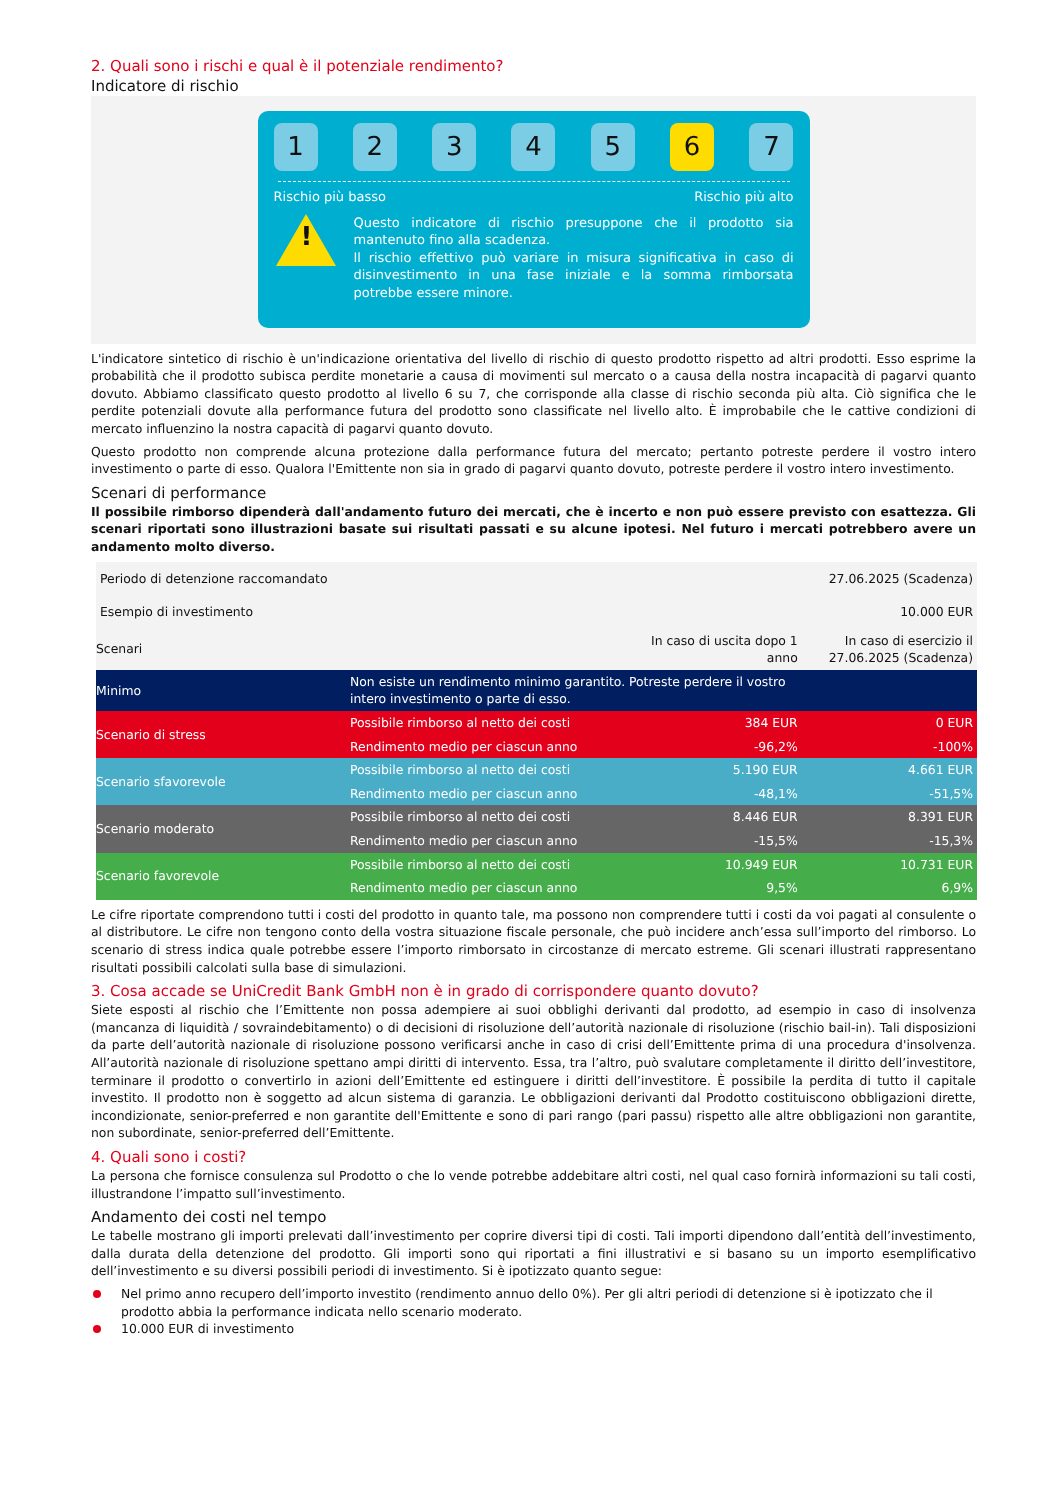2. Quali sono i rischi e qual è il potenziale rendimento?
Indicatore di rischio
1 2 3 4 5 6 7
Rischio più basso Rischio più alto
!
Questo indicatore di rischio presuppone che il prodotto sia mantenuto fino alla scadenza.
Il rischio effettivo può variare in misura significativa in caso di disinvestimento in una fase iniziale e la somma rimborsata potrebbe essere minore.
L'indicatore sintetico di rischio è un'indicazione orientativa del livello di rischio di questo prodotto rispetto ad altri prodotti. Esso esprime la probabilità che il prodotto subisca perdite monetarie a causa di movimenti sul mercato o a causa della nostra incapacità di pagarvi quanto dovuto. Abbiamo classificato questo prodotto al livello 6 su 7, che corrisponde alla classe di rischio seconda più alta. Ciò significa che le perdite potenziali dovute alla performance futura del prodotto sono classificate nel livello alto. È improbabile che le cattive condizioni di mercato influenzino la nostra capacità di pagarvi quanto dovuto.
Questo prodotto non comprende alcuna protezione dalla performance futura del mercato; pertanto potreste perdere il vostro intero investimento o parte di esso. Qualora l'Emittente non sia in grado di pagarvi quanto dovuto, potreste perdere il vostro intero investimento.
Scenari di performance
Il possibile rimborso dipenderà dall'andamento futuro dei mercati, che è incerto e non può essere previsto con esattezza. Gli scenari riportati sono illustrazioni basate sui risultati passati e su alcune ipotesi. Nel futuro i mercati potrebbero avere un andamento molto diverso.
| Periodo di detenzione raccomandato | | | 27.06.2025 (Scadenza) |
| Esempio di investimento | | | 10.000 EUR |
| Scenari | | In caso di uscita dopo 1 anno | In caso di esercizio il 27.06.2025 (Scadenza) |
| Minimo | Non esiste un rendimento minimo garantito. Potreste perdere il vostro intero investimento o parte di esso. | | |
| Scenario di stress | Possibile rimborso al netto dei costi | 384 EUR | 0 EUR |
| | Rendimento medio per ciascun anno | -96,2% | -100% |
| Scenario sfavorevole | Possibile rimborso al netto dei costi | 5.190 EUR | 4.661 EUR |
| | Rendimento medio per ciascun anno | -48,1% | -51,5% |
| Scenario moderato | Possibile rimborso al netto dei costi | 8.446 EUR | 8.391 EUR |
| | Rendimento medio per ciascun anno | -15,5% | -15,3% |
| Scenario favorevole | Possibile rimborso al netto dei costi | 10.949 EUR | 10.731 EUR |
| | Rendimento medio per ciascun anno | 9,5% | 6,9% |
Le cifre riportate comprendono tutti i costi del prodotto in quanto tale, ma possono non comprendere tutti i costi da voi pagati al consulente o al distributore. Le cifre non tengono conto della vostra situazione fiscale personale, che può incidere anch’essa sull’importo del rimborso. Lo scenario di stress indica quale potrebbe essere l’importo rimborsato in circostanze di mercato estreme. Gli scenari illustrati rappresentano risultati possibili calcolati sulla base di simulazioni.
3. Cosa accade se UniCredit Bank GmbH non è in grado di corrispondere quanto dovuto?
Siete esposti al rischio che l’Emittente non possa adempiere ai suoi obblighi derivanti dal prodotto, ad esempio in caso di insolvenza (mancanza di liquidità / sovraindebitamento) o di decisioni di risoluzione dell’autorità nazionale di risoluzione (rischio bail-in). Tali disposizioni da parte dell’autorità nazionale di risoluzione possono verificarsi anche in caso di crisi dell’Emittente prima di una procedura d'insolvenza. All’autorità nazionale di risoluzione spettano ampi diritti di intervento. Essa, tra l’altro, può svalutare completamente il diritto dell’investitore, terminare il prodotto o convertirlo in azioni dell’Emittente ed estinguere i diritti dell’investitore. È possibile la perdita di tutto il capitale investito. Il prodotto non è soggetto ad alcun sistema di garanzia. Le obbligazioni derivanti dal Prodotto costituiscono obbligazioni dirette, incondizionate, senior-preferred e non garantite dell'Emittente e sono di pari rango (pari passu) rispetto alle altre obbligazioni non garantite, non subordinate, senior-preferred dell’Emittente.
4. Quali sono i costi?
La persona che fornisce consulenza sul Prodotto o che lo vende potrebbe addebitare altri costi, nel qual caso fornirà informazioni su tali costi, illustrandone l’impatto sull’investimento.
Andamento dei costi nel tempo
Le tabelle mostrano gli importi prelevati dall’investimento per coprire diversi tipi di costi. Tali importi dipendono dall’entità dell’investimento, dalla durata della detenzione del prodotto. Gli importi sono qui riportati a fini illustrativi e si basano su un importo esemplificativo dell’investimento e su diversi possibili periodi di investimento. Si è ipotizzato quanto segue:
Nel primo anno recupero dell’importo investito (rendimento annuo dello 0%). Per gli altri periodi di detenzione si è ipotizzato che il prodotto abbia la performance indicata nello scenario moderato.
10.000 EUR di investimento